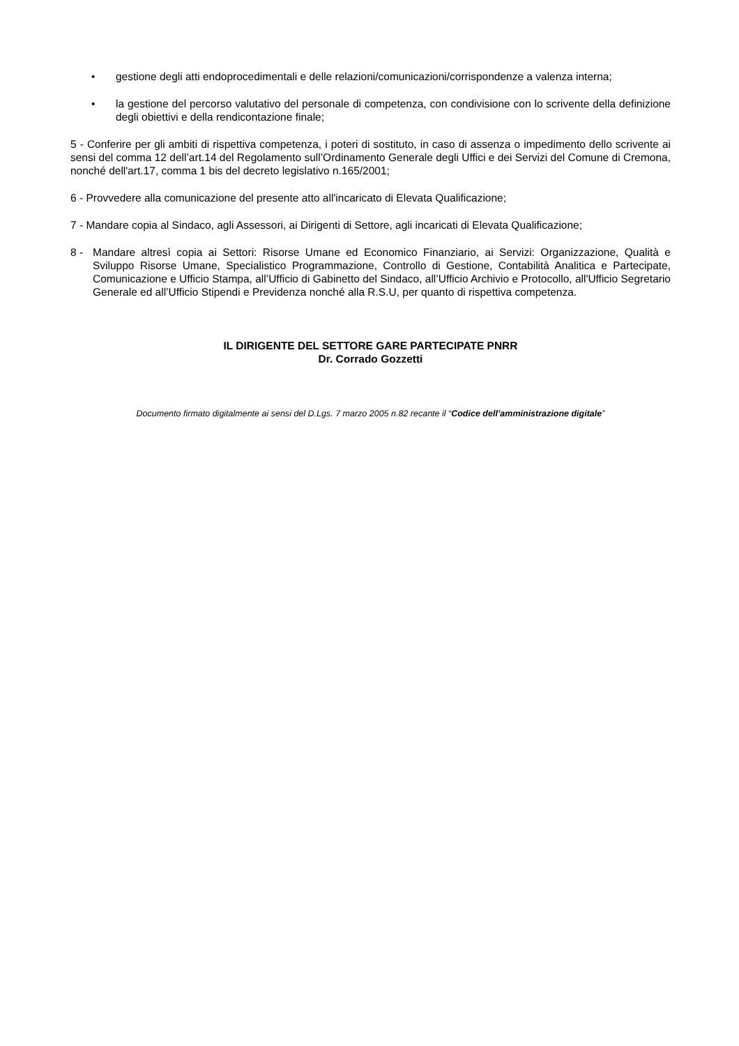• gestione degli atti endoprocedimentali e delle relazioni/comunicazioni/corrispondenze a valenza interna;
• la gestione del percorso valutativo del personale di competenza, con condivisione con lo scrivente della definizione degli obiettivi e della rendicontazione finale;
5 - Conferire per gli ambiti di rispettiva competenza, i poteri di sostituto, in caso di assenza o impedimento dello scrivente ai sensi del comma 12 dell’art.14 del Regolamento sull’Ordinamento Generale degli Uffici e dei Servizi del Comune di Cremona, nonché dell'art.17, comma 1 bis del decreto legislativo n.165/2001;
6 - Provvedere alla comunicazione del presente atto all'incaricato di Elevata Qualificazione;
7 - Mandare copia al Sindaco, agli Assessori, ai Dirigenti di Settore, agli incaricati di Elevata Qualificazione;
8 - Mandare altresì copia ai Settori: Risorse Umane ed Economico Finanziario, ai Servizi: Organizzazione, Qualità e Sviluppo Risorse Umane, Specialistico Programmazione, Controllo di Gestione, Contabilità Analitica e Partecipate, Comunicazione e Ufficio Stampa, all’Ufficio di Gabinetto del Sindaco, all’Ufficio Archivio e Protocollo, all'Ufficio Segretario Generale ed all’Ufficio Stipendi e Previdenza nonché alla R.S.U, per quanto di rispettiva competenza.
IL DIRIGENTE DEL SETTORE GARE PARTECIPATE PNRR
Dr. Corrado Gozzetti
Documento firmato digitalmente ai sensi del D.Lgs. 7 marzo 2005 n.82 recante il “Codice dell’amministrazione digitale”